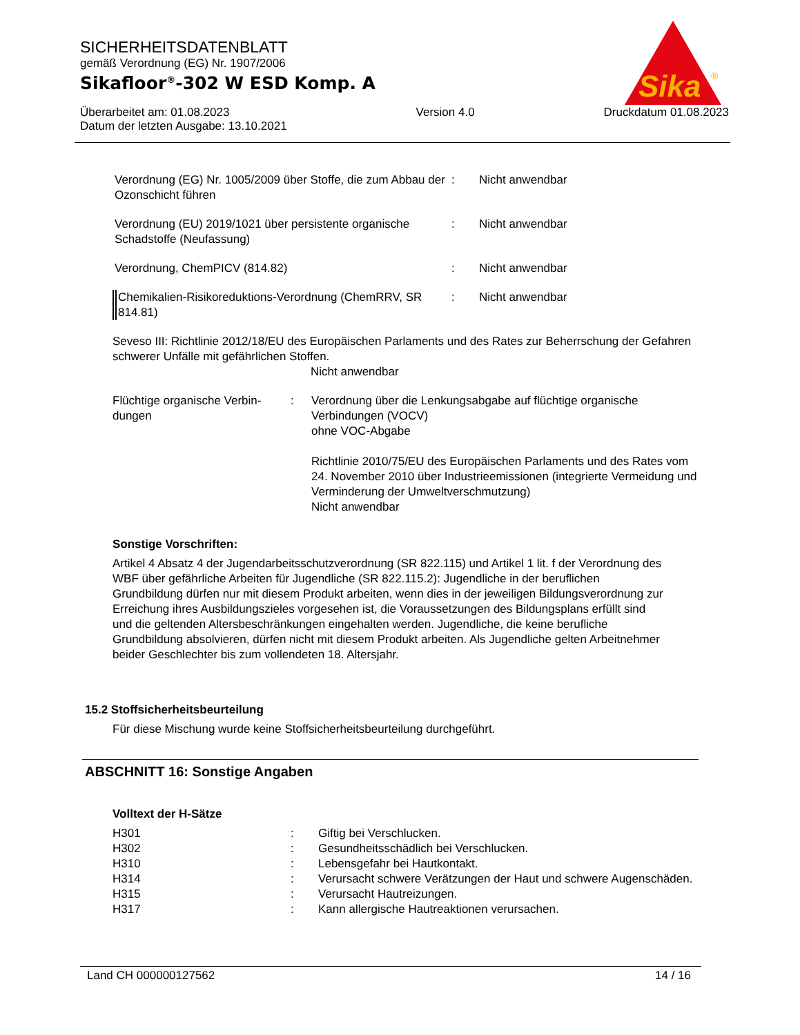SICHERHEITSDATENBLATT
gemäß Verordnung (EG) Nr. 1907/2006
Sikafloor<sup>®</sup>-302 W ESD Komp. A
Überarbeitet am: 01.08.2023
Datum der letzten Ausgabe: 13.10.2021
Version 4.0 Druckdatum 01.08.2023
Sika
®
| Verordnung (EG) Nr. 1005/2009 über Stoffe, die zum Abbau der Ozonschicht führen | : | Nicht anwendbar |
| Verordnung (EU) 2019/1021 über persistente organische Schadstoffe (Neufassung) | : | Nicht anwendbar |
| Verordnung, ChemPICV (814.82) | : | Nicht anwendbar |
| Chemikalien-Risikoreduktions-Verordnung (ChemRRV, SR 814.81) | : | Nicht anwendbar |
Seveso III: Richtlinie 2012/18/EU des Europäischen Parlaments und des Rates zur Beherrschung der Gefahren schwerer Unfälle mit gefährlichen Stoffen.
Nicht anwendbar
| Flüchtige organische Verbin-dungen | : | Verordnung über die Lenkungsabgabe auf flüchtige organische Verbindungen (VOCV) ohne VOC-Abgabe Richtlinie 2010/75/EU des Europäischen Parlaments und des Rates vom 24. November 2010 über Industrieemissionen (integrierte Vermeidung und Verminderung der Umweltverschmutzung) Nicht anwendbar |
Sonstige Vorschriften:
Artikel 4 Absatz 4 der Jugendarbeitsschutzverordnung (SR 822.115) und Artikel 1 lit. f der Verordnung des WBF über gefährliche Arbeiten für Jugendliche (SR 822.115.2): Jugendliche in der beruflichen Grundbildung dürfen nur mit diesem Produkt arbeiten, wenn dies in der jeweiligen Bildungsverordnung zur Erreichung ihres Ausbildungszieles vorgesehen ist, die Voraussetzungen des Bildungsplans erfüllt sind und die geltenden Altersbeschränkungen eingehalten werden. Jugendliche, die keine berufliche Grundbildung absolvieren, dürfen nicht mit diesem Produkt arbeiten. Als Jugendliche gelten Arbeitnehmer beider Geschlechter bis zum vollendeten 18. Altersjahr.
15.2 Stoffsicherheitsbeurteilung
Für diese Mischung wurde keine Stoffsicherheitsbeurteilung durchgeführt.
ABSCHNITT 16: Sonstige Angaben
Volltext der H-Sätze
| H301 | : | Giftig bei Verschlucken. |
| H302 | : | Gesundheitsschädlich bei Verschlucken. |
| H310 | : | Lebensgefahr bei Hautkontakt. |
| H314 | : | Verursacht schwere Verätzungen der Haut und schwere Augenschäden. |
| H315 | : | Verursacht Hautreizungen. |
| H317 | : | Kann allergische Hautreaktionen verursachen. |
Land CH 000000127562 14 / 16